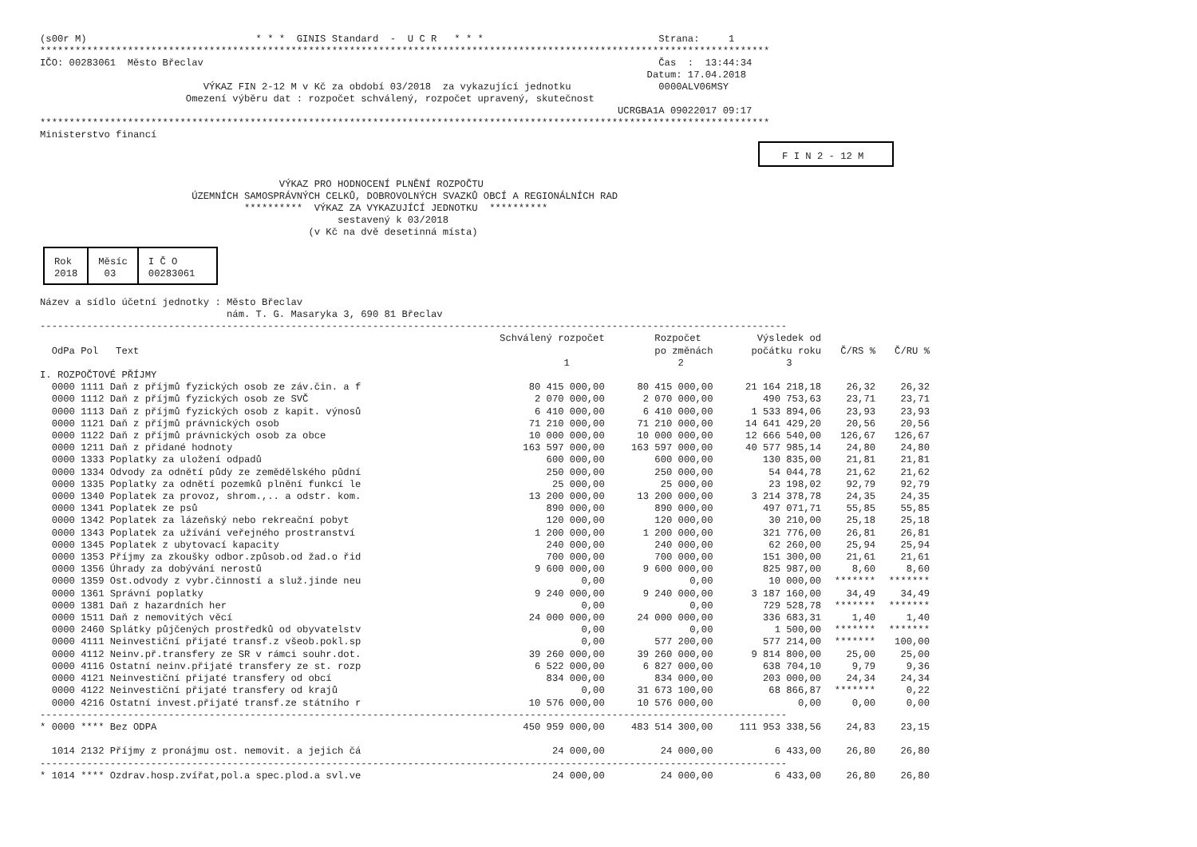(s00r M)                             * * *  GINIS Standard  -  U C R   * * *                              Strana:     1
*****************************************************************************************************************************
IČO: 00283061  Město Břeclav                                                                              Čas  :  13:44:34
                                                                                                        Datum: 17.04.2018
                            VÝKAZ FIN 2-12 M v Kč za období 03/2018  za vykazující jednotku               0000ALV06MSY
                         Omezení výběru dat : rozpočet schválený, rozpočet upravený, skutečnost
                                                                                                   UCRGBA1A 09022017 09:17
*****************************************************************************************************************************
Ministerstvo financí
F I N 2 - 12 M
                                         VÝKAZ PRO HODNOCENÍ PLNĚNÍ ROZPOČTU
                          ÚZEMNÍCH SAMOSPRÁVNÝCH CELKŮ, DOBROVOLNÝCH SVAZKŮ OBCÍ A REGIONÁLNÍCH RAD
                                   **********  VÝKAZ ZA VYKAZUJÍCÍ JEDNOTKU  **********
                                                   sestavený k 03/2018
                                              (v Kč na dvě desetinná místa)
| Rok 2018 | Měsíc 03 | I Č O 00283061 |
Název a sídlo účetní jednotky : Město Břeclav
                                nám. T. G. Masaryka 3, 690 81 Břeclav
--------------------------------------------------------------------------------------------------------------------------------
| OdPa Pol Text | Schválený rozpočet 1 | Rozpočet po změnách 2 | Výsledek od počátku roku 3 | Č/RS % | Č/RU % |
| --- | --- | --- | --- | --- | --- |
| I. ROZPOČTOVÉ PŘÍJMY | | | | | |
| 0000 1111 Daň z příjmů fyzických osob ze záv.čin. a f | 80 415 000,00 | 80 415 000,00 | 21 164 218,18 | 26,32 | 26,32 |
| 0000 1112 Daň z příjmů fyzických osob ze SVČ | 2 070 000,00 | 2 070 000,00 | 490 753,63 | 23,71 | 23,71 |
| 0000 1113 Daň z příjmů fyzických osob z kapit. výnosů | 6 410 000,00 | 6 410 000,00 | 1 533 894,06 | 23,93 | 23,93 |
| 0000 1121 Daň z příjmů právnických osob | 71 210 000,00 | 71 210 000,00 | 14 641 429,20 | 20,56 | 20,56 |
| 0000 1122 Daň z příjmů právnických osob za obce | 10 000 000,00 | 10 000 000,00 | 12 666 540,00 | 126,67 | 126,67 |
| 0000 1211 Daň z přidané hodnoty | 163 597 000,00 | 163 597 000,00 | 40 577 985,14 | 24,80 | 24,80 |
| 0000 1333 Poplatky za uložení odpadů | 600 000,00 | 600 000,00 | 130 835,00 | 21,81 | 21,81 |
| 0000 1334 Odvody za odnětí půdy ze zemědělského půdní | 250 000,00 | 250 000,00 | 54 044,78 | 21,62 | 21,62 |
| 0000 1335 Poplatky za odnětí pozemků plnění funkcí le | 25 000,00 | 25 000,00 | 23 198,02 | 92,79 | 92,79 |
| 0000 1340 Poplatek za provoz, shrom.,.. a odstr. kom. | 13 200 000,00 | 13 200 000,00 | 3 214 378,78 | 24,35 | 24,35 |
| 0000 1341 Poplatek ze psů | 890 000,00 | 890 000,00 | 497 071,71 | 55,85 | 55,85 |
| 0000 1342 Poplatek za lázeňský nebo rekreační pobyt | 120 000,00 | 120 000,00 | 30 210,00 | 25,18 | 25,18 |
| 0000 1343 Poplatek za užívání veřejného prostranství | 1 200 000,00 | 1 200 000,00 | 321 776,00 | 26,81 | 26,81 |
| 0000 1345 Poplatek z ubytovací kapacity | 240 000,00 | 240 000,00 | 62 260,00 | 25,94 | 25,94 |
| 0000 1353 Příjmy za zkoušky odbor.způsob.od žad.o řid | 700 000,00 | 700 000,00 | 151 300,00 | 21,61 | 21,61 |
| 0000 1356 Úhrady za dobývání nerostů | 9 600 000,00 | 9 600 000,00 | 825 987,00 | 8,60 | 8,60 |
| 0000 1359 Ost.odvody z vybr.činností a služ.jinde neu | 0,00 | 0,00 | 10 000,00 | ******* | ******* |
| 0000 1361 Správní poplatky | 9 240 000,00 | 9 240 000,00 | 3 187 160,00 | 34,49 | 34,49 |
| 0000 1381 Daň z hazardních her | 0,00 | 0,00 | 729 528,78 | ******* | ******* |
| 0000 1511 Daň z nemovitých věcí | 24 000 000,00 | 24 000 000,00 | 336 683,31 | 1,40 | 1,40 |
| 0000 2460 Splátky půjčených prostředků od obyvatelstv | 0,00 | 0,00 | 1 500,00 | ******* | ******* |
| 0000 4111 Neinvestiční přijaté transf.z všeob.pokl.sp | 0,00 | 577 200,00 | 577 214,00 | ******* | 100,00 |
| 0000 4112 Neinv.př.transfery ze SR v rámci souhr.dot. | 39 260 000,00 | 39 260 000,00 | 9 814 800,00 | 25,00 | 25,00 |
| 0000 4116 Ostatní neinv.přijaté transfery ze st. rozp | 6 522 000,00 | 6 827 000,00 | 638 704,10 | 9,79 | 9,36 |
| 0000 4121 Neinvestiční přijaté transfery od obcí | 834 000,00 | 834 000,00 | 203 000,00 | 24,34 | 24,34 |
| 0000 4122 Neinvestiční přijaté transfery od krajů | 0,00 | 31 673 100,00 | 68 866,87 | ******* | 0,22 |
| 0000 4216 Ostatní invest.přijaté transf.ze státního r | 10 576 000,00 | 10 576 000,00 | 0,00 | 0,00 | 0,00 |
| -------------------------------------------------------------------------------------------------------------------------------- | | | | | |
| * 0000 **** Bez ODPA | 450 959 000,00 | 483 514 300,00 | 111 953 338,56 | 24,83 | 23,15 |
| 1014 2132 Příjmy z pronájmu ost. nemovit. a jejich čá | 24 000,00 | 24 000,00 | 6 433,00 | 26,80 | 26,80 |
| -------------------------------------------------------------------------------------------------------------------------------- | | | | | |
| * 1014 **** Ozdrav.hosp.zvířat,pol.a spec.plod.a svl.ve | 24 000,00 | 24 000,00 | 6 433,00 | 26,80 | 26,80 |